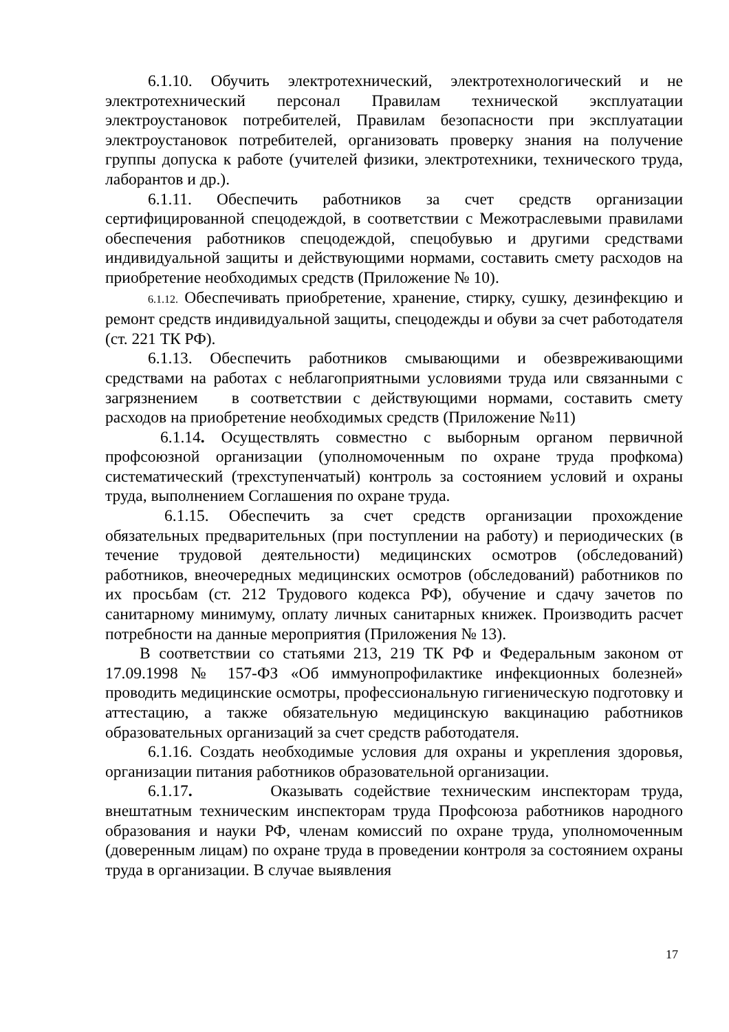6.1.10. Обучить электротехнический, электротехнологический и не электротехнический персонал Правилам технической эксплуатации электроустановок потребителей, Правилам безопасности при эксплуатации электроустановок потребителей, организовать проверку знания на получение группы допуска к работе (учителей физики, электротехники, технического труда, лаборантов и др.).
6.1.11. Обеспечить работников за счет средств организации сертифицированной спецодеждой, в соответствии с Межотраслевыми правилами обеспечения работников спецодеждой, спецобувью и другими средствами индивидуальной защиты и действующими нормами, составить смету расходов на приобретение необходимых средств (Приложение № 10).
6.1.12. Обеспечивать приобретение, хранение, стирку, сушку, дезинфекцию и ремонт средств индивидуальной защиты, спецодежды и обуви за счет работодателя (ст. 221 ТК РФ).
6.1.13. Обеспечить работников смывающими и обезвреживающими средствами на работах с неблагоприятными условиями труда или связанными с загрязнением в соответствии с действующими нормами, составить смету расходов на приобретение необходимых средств (Приложение №11)
6.1.14. Осуществлять совместно с выборным органом первичной профсоюзной организации (уполномоченным по охране труда профкома) систематический (трехступенчатый) контроль за состоянием условий и охраны труда, выполнением Соглашения по охране труда.
6.1.15. Обеспечить за счет средств организации прохождение обязательных предварительных (при поступлении на работу) и периодических (в течение трудовой деятельности) медицинских осмотров (обследований) работников, внеочередных медицинских осмотров (обследований) работников по их просьбам (ст. 212 Трудового кодекса РФ), обучение и сдачу зачетов по санитарному минимуму, оплату личных санитарных книжек. Производить расчет потребности на данные мероприятия (Приложения № 13).
В соответствии со статьями 213, 219 ТК РФ и Федеральным законом от 17.09.1998 № 157-ФЗ «Об иммунопрофилактике инфекционных болезней» проводить медицинские осмотры, профессиональную гигиеническую подготовку и аттестацию, а также обязательную медицинскую вакцинацию работников образовательных организаций за счет средств работодателя.
6.1.16. Создать необходимые условия для охраны и укрепления здоровья, организации питания работников образовательной организации.
6.1.17. Оказывать содействие техническим инспекторам труда, внештатным техническим инспекторам труда Профсоюза работников народного образования и науки РФ, членам комиссий по охране труда, уполномоченным (доверенным лицам) по охране труда в проведении контроля за состоянием охраны труда в организации. В случае выявления
17